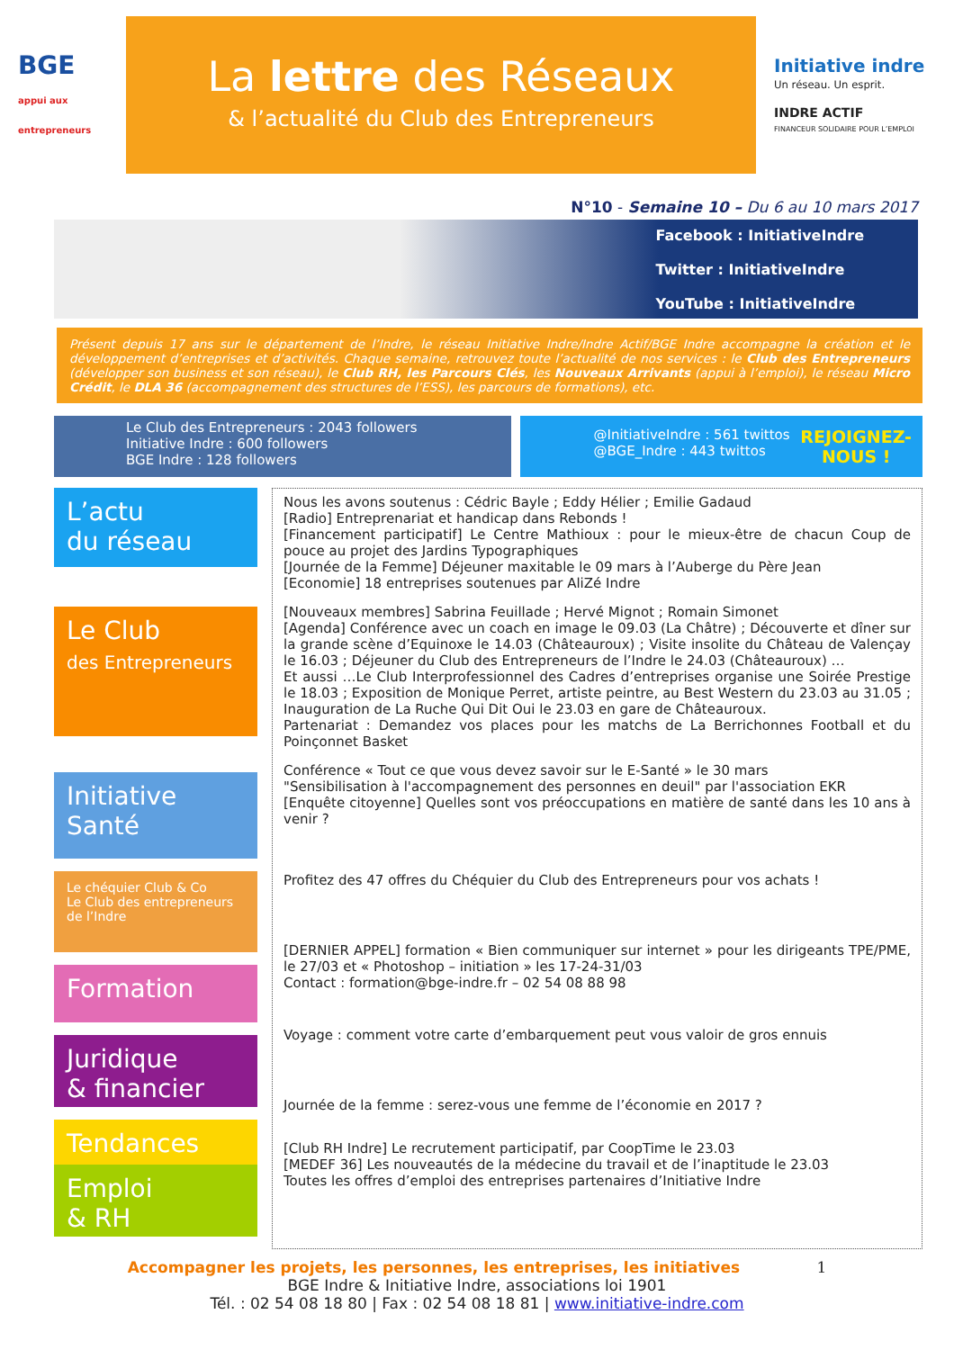BGE
appui aux entrepreneurs
La lettre des Réseaux
& l’actualité du Club des Entrepreneurs
Initiative indre
Un réseau. Un esprit.
INDRE ACTIF
FINANCEUR SOLIDAIRE POUR L’EMPLOI
N°10 - Semaine 10 – Du 6 au 10 mars 2017
Facebook : InitiativeIndre
Twitter : InitiativeIndre
YouTube : InitiativeIndre
Présent depuis 17 ans sur le département de l’Indre, le réseau Initiative Indre/Indre Actif/BGE Indre accompagne la création et le développement d’entreprises et d’activités. Chaque semaine, retrouvez toute l’actualité de nos services : le Club des Entrepreneurs (développer son business et son réseau), le Club RH, les Parcours Clés, les Nouveaux Arrivants (appui à l’emploi), le réseau Micro Crédit, le DLA 36 (accompagnement des structures de l’ESS), les parcours de formations), etc.
Le Club des Entrepreneurs : 2043 followers
Initiative Indre : 600 followers
BGE Indre : 128 followers
@InitiativeIndre : 561 twittos
@BGE_Indre : 443 twittos REJOIGNEZ-
NOUS !
L’actu
du réseau
Le Club
des Entrepreneurs
Initiative
Santé
Le chéquier Club & Co
Le Club des entrepreneurs de l’Indre
Formation
Juridique
& financier
Tendances
Emploi
& RH
Nous les avons soutenus : Cédric Bayle ; Eddy Hélier ; Emilie Gadaud
[Radio] Entreprenariat et handicap dans Rebonds !
[Financement participatif] Le Centre Mathioux : pour le mieux-être de chacun Coup de pouce au projet des Jardins Typographiques
[Journée de la Femme] Déjeuner maxitable le 09 mars à l’Auberge du Père Jean
[Economie] 18 entreprises soutenues par AliZé Indre
[Nouveaux membres] Sabrina Feuillade ; Hervé Mignot ; Romain Simonet
[Agenda] Conférence avec un coach en image le 09.03 (La Châtre) ; Découverte et dîner sur la grande scène d’Equinoxe le 14.03 (Châteauroux) ; Visite insolite du Château de Valençay le 16.03 ; Déjeuner du Club des Entrepreneurs de l’Indre le 24.03 (Châteauroux) …
Et aussi …Le Club Interprofessionnel des Cadres d’entreprises organise une Soirée Prestige le 18.03 ; Exposition de Monique Perret, artiste peintre, au Best Western du 23.03 au 31.05 ; Inauguration de La Ruche Qui Dit Oui le 23.03 en gare de Châteauroux.
Partenariat : Demandez vos places pour les matchs de La Berrichonnes Football et du Poinçonnet Basket
Conférence « Tout ce que vous devez savoir sur le E-Santé » le 30 mars
"Sensibilisation à l'accompagnement des personnes en deuil" par l'association EKR
[Enquête citoyenne] Quelles sont vos préoccupations en matière de santé dans les 10 ans à venir ?
Profitez des 47 offres du Chéquier du Club des Entrepreneurs pour vos achats !
[DERNIER APPEL] formation « Bien communiquer sur internet » pour les dirigeants TPE/PME, le 27/03 et « Photoshop – initiation » les 17-24-31/03
Contact : formation@bge-indre.fr – 02 54 08 88 98
Voyage : comment votre carte d’embarquement peut vous valoir de gros ennuis
Journée de la femme : serez-vous une femme de l’économie en 2017 ?
[Club RH Indre] Le recrutement participatif, par CoopTime le 23.03
[MEDEF 36] Les nouveautés de la médecine du travail et de l’inaptitude le 23.03
Toutes les offres d’emploi des entreprises partenaires d’Initiative Indre
Accompagner les projets, les personnes, les entreprises, les initiatives 1
BGE Indre & Initiative Indre, associations loi 1901
Tél. : 02 54 08 18 80 | Fax : 02 54 08 18 81 | www.initiative-indre.com